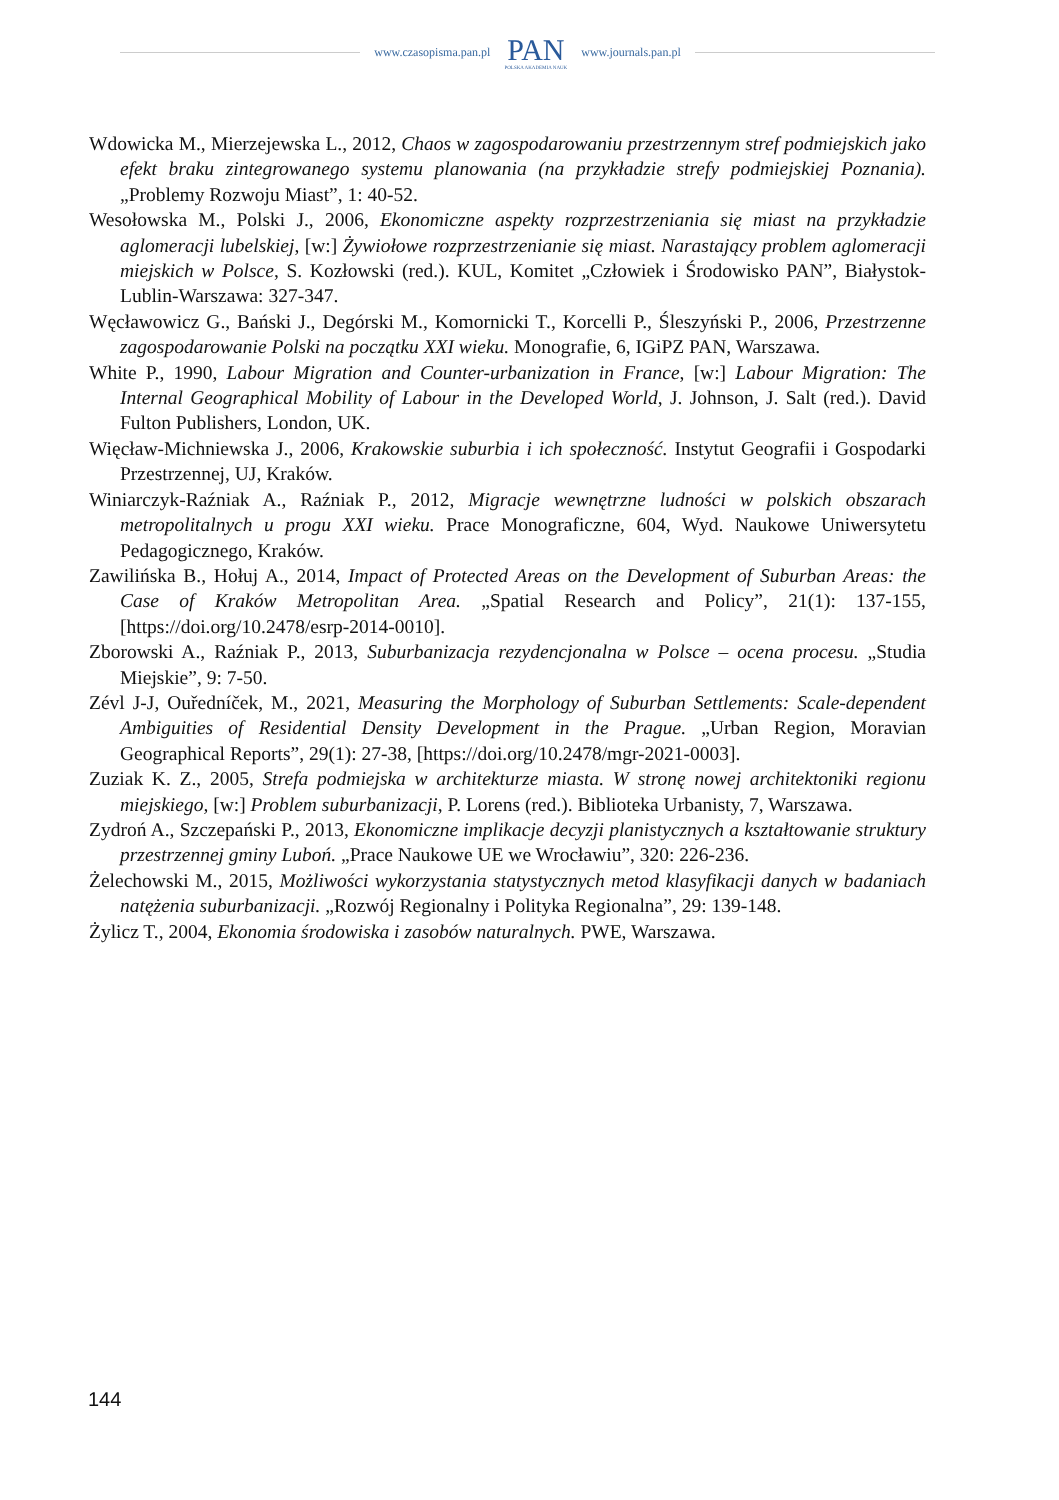www.czasopisma.pan.pl
PAN
POLSKA AKADEMIA NAUK
www.journals.pan.pl
Wdowicka M., Mierzejewska L., 2012, Chaos w zagospodarowaniu przestrzennym stref podmiejskich jako efekt braku zintegrowanego systemu planowania (na przykładzie strefy podmiejskiej Poznania). „Problemy Rozwoju Miast”, 1: 40-52.
Wesołowska M., Polski J., 2006, Ekonomiczne aspekty rozprzestrzeniania się miast na przykładzie aglomeracji lubelskiej, [w:] Żywiołowe rozprzestrzenianie się miast. Narastający problem aglomeracji miejskich w Polsce, S. Kozłowski (red.). KUL, Komitet „Człowiek i Środowisko PAN”, Białystok-Lublin-Warszawa: 327-347.
Węcławowicz G., Bański J., Degórski M., Komornicki T., Korcelli P., Śleszyński P., 2006, Przestrzenne zagospodarowanie Polski na początku XXI wieku. Monografie, 6, IGiPZ PAN, Warszawa.
White P., 1990, Labour Migration and Counter-urbanization in France, [w:] Labour Migration: The Internal Geographical Mobility of Labour in the Developed World, J. Johnson, J. Salt (red.). David Fulton Publishers, London, UK.
Więcław-Michniewska J., 2006, Krakowskie suburbia i ich społeczność. Instytut Geografii i Gospodarki Przestrzennej, UJ, Kraków.
Winiarczyk-Raźniak A., Raźniak P., 2012, Migracje wewnętrzne ludności w polskich obszarach metropolitalnych u progu XXI wieku. Prace Monograficzne, 604, Wyd. Naukowe Uniwersytetu Pedagogicznego, Kraków.
Zawilińska B., Hołuj A., 2014, Impact of Protected Areas on the Development of Suburban Areas: the Case of Kraków Metropolitan Area. „Spatial Research and Policy”, 21(1): 137-155, [https://doi.org/10.2478/esrp-2014-0010].
Zborowski A., Raźniak P., 2013, Suburbanizacja rezydencjonalna w Polsce – ocena procesu. „Studia Miejskie”, 9: 7-50.
Zévl J-J, Ouředníček, M., 2021, Measuring the Morphology of Suburban Settlements: Scale-dependent Ambiguities of Residential Density Development in the Prague. „Urban Region, Moravian Geographical Reports”, 29(1): 27-38, [https://doi.org/10.2478/mgr-2021-0003].
Zuziak K. Z., 2005, Strefa podmiejska w architekturze miasta. W stronę nowej architektoniki regionu miejskiego, [w:] Problem suburbanizacji, P. Lorens (red.). Biblioteka Urbanisty, 7, Warszawa.
Zydroń A., Szczepański P., 2013, Ekonomiczne implikacje decyzji planistycznych a kształtowanie struktury przestrzennej gminy Luboń. „Prace Naukowe UE we Wrocławiu”, 320: 226-236.
Żelechowski M., 2015, Możliwości wykorzystania statystycznych metod klasyfikacji danych w badaniach natężenia suburbanizacji. „Rozwój Regionalny i Polityka Regionalna”, 29: 139-148.
Żylicz T., 2004, Ekonomia środowiska i zasobów naturalnych. PWE, Warszawa.
144